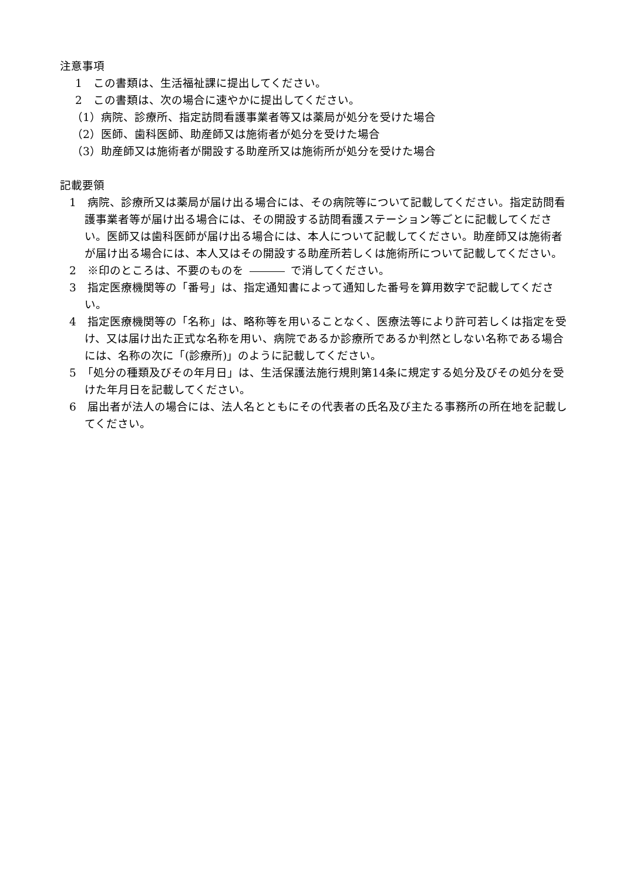注意事項
1　この書類は、生活福祉課に提出してください。
2　この書類は、次の場合に速やかに提出してください。
（1）病院、診療所、指定訪問看護事業者等又は薬局が処分を受けた場合
（2）医師、歯科医師、助産師又は施術者が処分を受けた場合
（3）助産師又は施術者が開設する助産所又は施術所が処分を受けた場合
記載要領
1　病院、診療所又は薬局が届け出る場合には、その病院等について記載してください。指定訪問看護事業者等が届け出る場合には、その開設する訪問看護ステーション等ごとに記載してください。医師又は歯科医師が届け出る場合には、本人について記載してください。助産師又は施術者が届け出る場合には、本人又はその開設する助産所若しくは施術所について記載してください。
2　※印のところは、不要のものを で消してください。
3　指定医療機関等の「番号」は、指定通知書によって通知した番号を算用数字で記載してください。
4　指定医療機関等の「名称」は、略称等を用いることなく、医療法等により許可若しくは指定を受け、又は届け出た正式な名称を用い、病院であるか診療所であるか判然としない名称である場合には、名称の次に「(診療所)」のように記載してください。
5　「処分の種類及びその年月日」は、生活保護法施行規則第14条に規定する処分及びその処分を受けた年月日を記載してください。
6　届出者が法人の場合には、法人名とともにその代表者の氏名及び主たる事務所の所在地を記載してください。